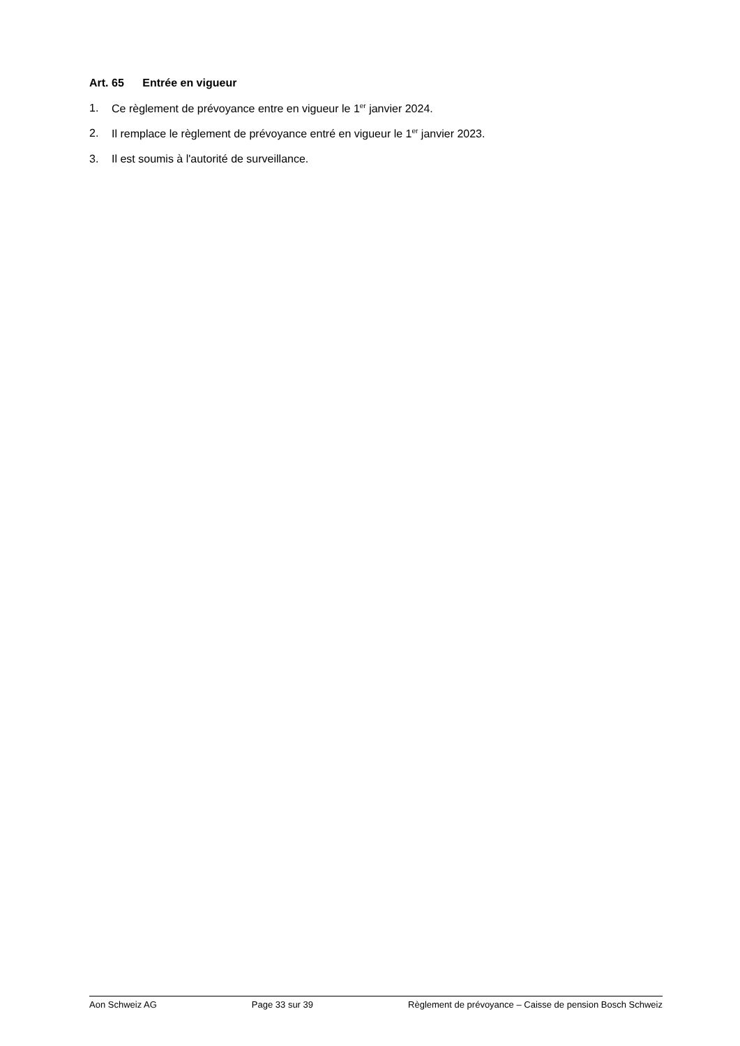Art. 65 Entrée en vigueur
1. Ce règlement de prévoyance entre en vigueur le 1<sup>er</sup> janvier 2024.
2. Il remplace le règlement de prévoyance entré en vigueur le 1<sup>er</sup> janvier 2023.
3. Il est soumis à l'autorité de surveillance.
Aon Schweiz AG Page 33 sur 39 Règlement de prévoyance – Caisse de pension Bosch Schweiz